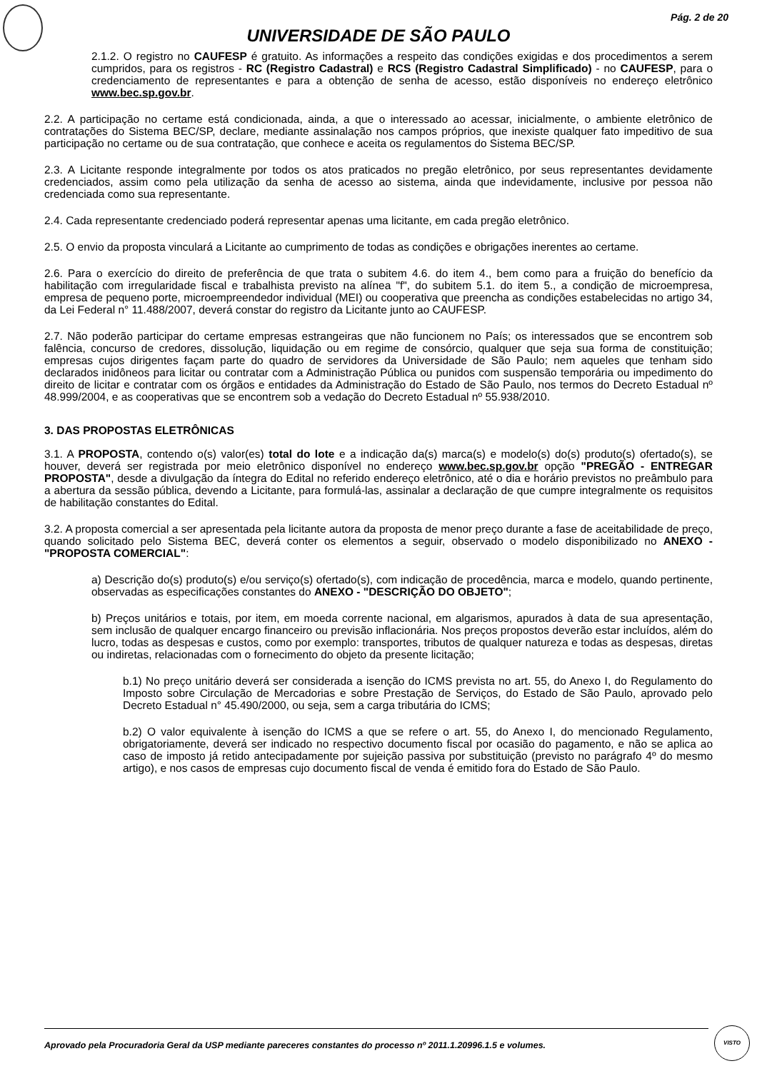Pág. 2 de 20
UNIVERSIDADE DE SÃO PAULO
2.1.2. O registro no CAUFESP é gratuito. As informações a respeito das condições exigidas e dos procedimentos a serem cumpridos, para os registros - RC (Registro Cadastral) e RCS (Registro Cadastral Simplificado) - no CAUFESP, para o credenciamento de representantes e para a obtenção de senha de acesso, estão disponíveis no endereço eletrônico www.bec.sp.gov.br.
2.2. A participação no certame está condicionada, ainda, a que o interessado ao acessar, inicialmente, o ambiente eletrônico de contratações do Sistema BEC/SP, declare, mediante assinalação nos campos próprios, que inexiste qualquer fato impeditivo de sua participação no certame ou de sua contratação, que conhece e aceita os regulamentos do Sistema BEC/SP.
2.3. A Licitante responde integralmente por todos os atos praticados no pregão eletrônico, por seus representantes devidamente credenciados, assim como pela utilização da senha de acesso ao sistema, ainda que indevidamente, inclusive por pessoa não credenciada como sua representante.
2.4. Cada representante credenciado poderá representar apenas uma licitante, em cada pregão eletrônico.
2.5. O envio da proposta vinculará a Licitante ao cumprimento de todas as condições e obrigações inerentes ao certame.
2.6. Para o exercício do direito de preferência de que trata o subitem 4.6. do item 4., bem como para a fruição do benefício da habilitação com irregularidade fiscal e trabalhista previsto na alínea "f", do subitem 5.1. do item 5., a condição de microempresa, empresa de pequeno porte, microempreendedor individual (MEI) ou cooperativa que preencha as condições estabelecidas no artigo 34, da Lei Federal n° 11.488/2007, deverá constar do registro da Licitante junto ao CAUFESP.
2.7. Não poderão participar do certame empresas estrangeiras que não funcionem no País; os interessados que se encontrem sob falência, concurso de credores, dissolução, liquidação ou em regime de consórcio, qualquer que seja sua forma de constituição; empresas cujos dirigentes façam parte do quadro de servidores da Universidade de São Paulo; nem aqueles que tenham sido declarados inidôneos para licitar ou contratar com a Administração Pública ou punidos com suspensão temporária ou impedimento do direito de licitar e contratar com os órgãos e entidades da Administração do Estado de São Paulo, nos termos do Decreto Estadual nº 48.999/2004, e as cooperativas que se encontrem sob a vedação do Decreto Estadual nº 55.938/2010.
3. DAS PROPOSTAS ELETRÔNICAS
3.1. A PROPOSTA, contendo o(s) valor(es) total do lote e a indicação da(s) marca(s) e modelo(s) do(s) produto(s) ofertado(s), se houver, deverá ser registrada por meio eletrônico disponível no endereço www.bec.sp.gov.br opção "PREGÃO - ENTREGAR PROPOSTA", desde a divulgação da íntegra do Edital no referido endereço eletrônico, até o dia e horário previstos no preâmbulo para a abertura da sessão pública, devendo a Licitante, para formulá-las, assinalar a declaração de que cumpre integralmente os requisitos de habilitação constantes do Edital.
3.2. A proposta comercial a ser apresentada pela licitante autora da proposta de menor preço durante a fase de aceitabilidade de preço, quando solicitado pelo Sistema BEC, deverá conter os elementos a seguir, observado o modelo disponibilizado no ANEXO - "PROPOSTA COMERCIAL":
a) Descrição do(s) produto(s) e/ou serviço(s) ofertado(s), com indicação de procedência, marca e modelo, quando pertinente, observadas as especificações constantes do ANEXO - "DESCRIÇÃO DO OBJETO";
b) Preços unitários e totais, por item, em moeda corrente nacional, em algarismos, apurados à data de sua apresentação, sem inclusão de qualquer encargo financeiro ou previsão inflacionária. Nos preços propostos deverão estar incluídos, além do lucro, todas as despesas e custos, como por exemplo: transportes, tributos de qualquer natureza e todas as despesas, diretas ou indiretas, relacionadas com o fornecimento do objeto da presente licitação;
b.1) No preço unitário deverá ser considerada a isenção do ICMS prevista no art. 55, do Anexo I, do Regulamento do Imposto sobre Circulação de Mercadorias e sobre Prestação de Serviços, do Estado de São Paulo, aprovado pelo Decreto Estadual n° 45.490/2000, ou seja, sem a carga tributária do ICMS;
b.2) O valor equivalente à isenção do ICMS a que se refere o art. 55, do Anexo I, do mencionado Regulamento, obrigatoriamente, deverá ser indicado no respectivo documento fiscal por ocasião do pagamento, e não se aplica ao caso de imposto já retido antecipadamente por sujeição passiva por substituição (previsto no parágrafo 4º do mesmo artigo), e nos casos de empresas cujo documento fiscal de venda é emitido fora do Estado de São Paulo.
Aprovado pela Procuradoria Geral da USP mediante pareceres constantes do processo nº 2011.1.20996.1.5 e volumes. VISTO